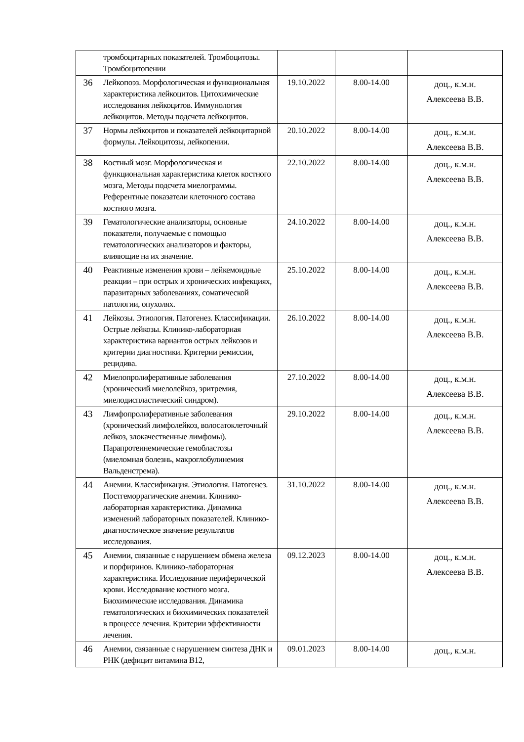| | тромбоцитарных показателей. Тромбоцитозы. Тромбоцитопении | | | |
| 36 | Лейкопоэз. Морфологическая и функциональная характеристика лейкоцитов. Цитохимические исследования лейкоцитов. Иммунология лейкоцитов. Методы подсчета лейкоцитов. | 19.10.2022 | 8.00-14.00 | доц., к.м.н. Алексеева В.В. |
| 37 | Нормы лейкоцитов и показателей лейкоцитарной формулы. Лейкоцитозы, лейкопении. | 20.10.2022 | 8.00-14.00 | доц., к.м.н. Алексеева В.В. |
| 38 | Костный мозг. Морфологическая и функциональная характеристика клеток костного мозга, Методы подсчета миелограммы. Референтные показатели клеточного состава костного мозга. | 22.10.2022 | 8.00-14.00 | доц., к.м.н. Алексеева В.В. |
| 39 | Гематологические анализаторы, основные показатели, получаемые с помощью гематологических анализаторов и факторы, влияющие на их значение. | 24.10.2022 | 8.00-14.00 | доц., к.м.н. Алексеева В.В. |
| 40 | Реактивные изменения крови – лейкемоидные реакции – при острых и хронических инфекциях, паразитарных заболеваниях, соматической патологии, опухолях. | 25.10.2022 | 8.00-14.00 | доц., к.м.н. Алексеева В.В. |
| 41 | Лейкозы. Этиология. Патогенез. Классификации. Острые лейкозы. Клинико-лабораторная характеристика вариантов острых лейкозов и критерии диагностики. Критерии ремиссии, рецидива. | 26.10.2022 | 8.00-14.00 | доц., к.м.н. Алексеева В.В. |
| 42 | Миелопролиферативные заболевания (хронический миелолейкоз, эритремия, миелодиспластический синдром). | 27.10.2022 | 8.00-14.00 | доц., к.м.н. Алексеева В.В. |
| 43 | Лимфопролиферативные заболевания (хронический лимфолейкоз, волосатоклеточный лейкоз, злокачественные лимфомы). Парапротеинемические гемобластозы (миеломная болезнь, макроглобулинемия Вальденстрема). | 29.10.2022 | 8.00-14.00 | доц., к.м.н. Алексеева В.В. |
| 44 | Анемии. Классификация. Этиология. Патогенез. Постгеморрагические анемии. Клинико-лабораторная характеристика. Динамика изменений лабораторных показателей. Клинико-диагностическое значение результатов исследования. | 31.10.2022 | 8.00-14.00 | доц., к.м.н. Алексеева В.В. |
| 45 | Анемии, связанные с нарушением обмена железа и порфиринов. Клинико-лабораторная характеристика. Исследование периферической крови. Исследование костного мозга. Биохимические исследования. Динамика гематологических и биохимических показателей в процессе лечения. Критерии эффективности лечения. | 09.12.2023 | 8.00-14.00 | доц., к.м.н. Алексеева В.В. |
| 46 | Анемии, связанные с нарушением синтеза ДНК и РНК (дефицит витамина В12, | 09.01.2023 | 8.00-14.00 | доц., к.м.н. |